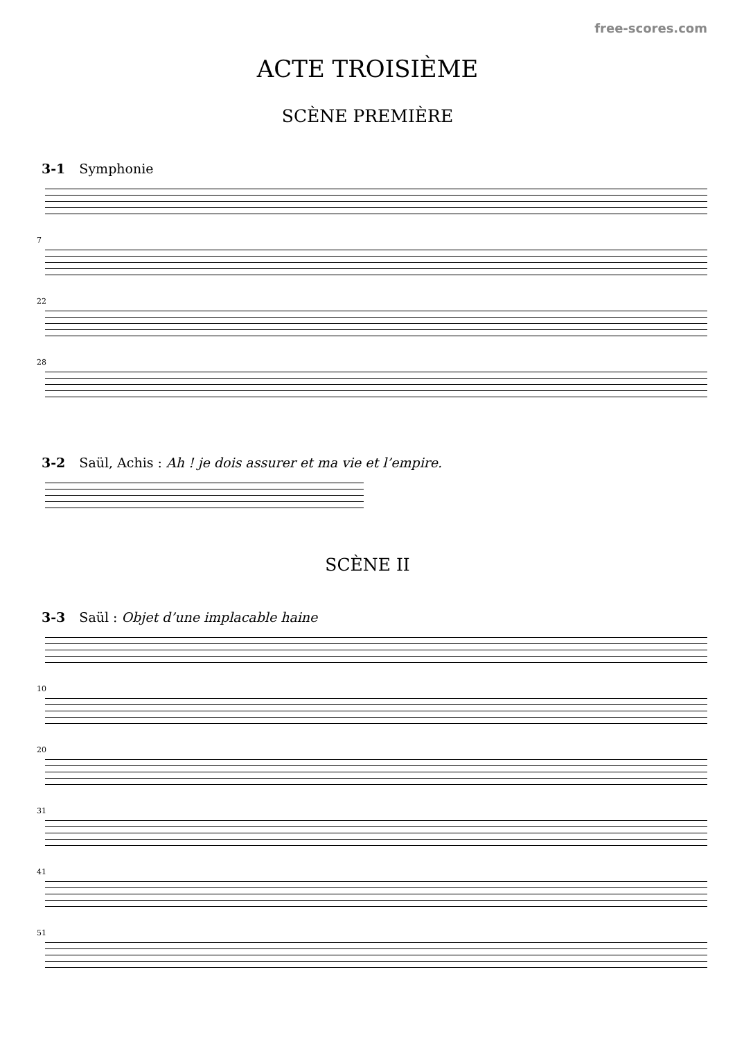free-scores.com
ACTE TROISIÈME
SCÈNE PREMIÈRE
3-1 Symphonie
7
22
28
3-2 Saül, Achis : Ah ! je dois assurer et ma vie et l’empire.
SCÈNE II
3-3 Saül : Objet d’une implacable haine
10
20
31
41
51